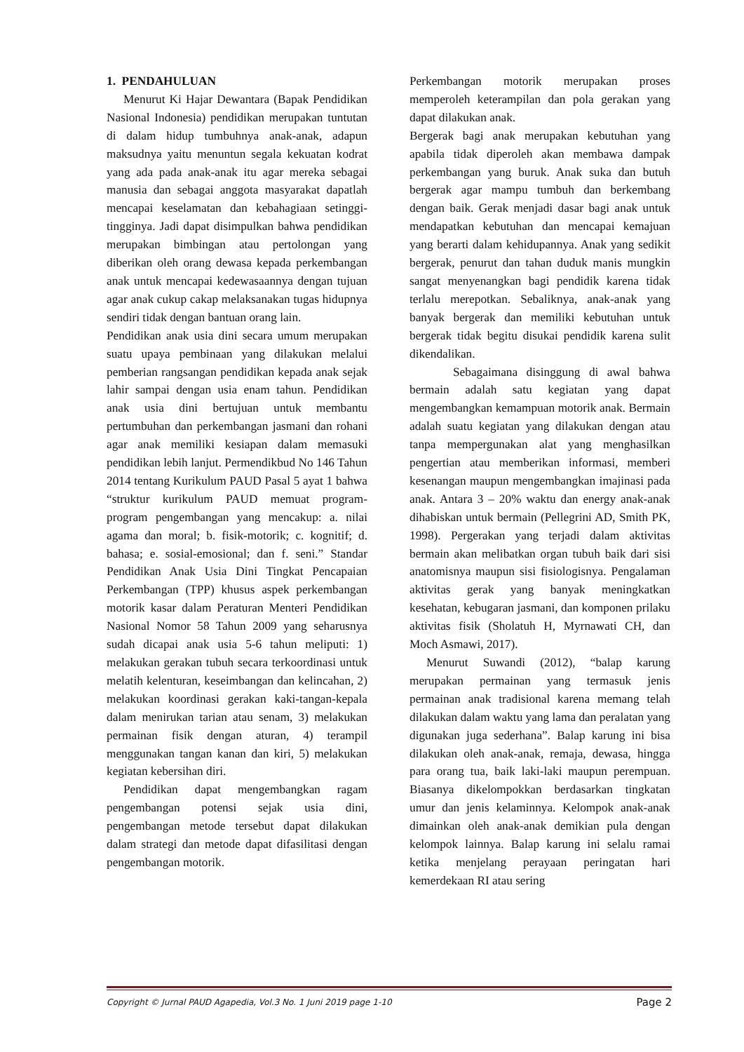1. PENDAHULUAN
Menurut Ki Hajar Dewantara (Bapak Pendidikan Nasional Indonesia) pendidikan merupakan tuntutan di dalam hidup tumbuhnya anak-anak, adapun maksudnya yaitu menuntun segala kekuatan kodrat yang ada pada anak-anak itu agar mereka sebagai manusia dan sebagai anggota masyarakat dapatlah mencapai keselamatan dan kebahagiaan setinggi-tingginya. Jadi dapat disimpulkan bahwa pendidikan merupakan bimbingan atau pertolongan yang diberikan oleh orang dewasa kepada perkembangan anak untuk mencapai kedewasaannya dengan tujuan agar anak cukup cakap melaksanakan tugas hidupnya sendiri tidak dengan bantuan orang lain.
Pendidikan anak usia dini secara umum merupakan suatu upaya pembinaan yang dilakukan melalui pemberian rangsangan pendidikan kepada anak sejak lahir sampai dengan usia enam tahun. Pendidikan anak usia dini bertujuan untuk membantu pertumbuhan dan perkembangan jasmani dan rohani agar anak memiliki kesiapan dalam memasuki pendidikan lebih lanjut. Permendikbud No 146 Tahun 2014 tentang Kurikulum PAUD Pasal 5 ayat 1 bahwa “struktur kurikulum PAUD memuat program-program pengembangan yang mencakup: a. nilai agama dan moral; b. fisik-motorik; c. kognitif; d. bahasa; e. sosial-emosional; dan f. seni.” Standar Pendidikan Anak Usia Dini Tingkat Pencapaian Perkembangan (TPP) khusus aspek perkembangan motorik kasar dalam Peraturan Menteri Pendidikan Nasional Nomor 58 Tahun 2009 yang seharusnya sudah dicapai anak usia 5-6 tahun meliputi: 1) melakukan gerakan tubuh secara terkoordinasi untuk melatih kelenturan, keseimbangan dan kelincahan, 2) melakukan koordinasi gerakan kaki-tangan-kepala dalam menirukan tarian atau senam, 3) melakukan permainan fisik dengan aturan, 4) terampil menggunakan tangan kanan dan kiri, 5) melakukan kegiatan kebersihan diri.
Pendidikan dapat mengembangkan ragam pengembangan potensi sejak usia dini, pengembangan metode tersebut dapat dilakukan dalam strategi dan metode dapat difasilitasi dengan pengembangan motorik.
Perkembangan motorik merupakan proses memperoleh keterampilan dan pola gerakan yang dapat dilakukan anak.
Bergerak bagi anak merupakan kebutuhan yang apabila tidak diperoleh akan membawa dampak perkembangan yang buruk. Anak suka dan butuh bergerak agar mampu tumbuh dan berkembang dengan baik. Gerak menjadi dasar bagi anak untuk mendapatkan kebutuhan dan mencapai kemajuan yang berarti dalam kehidupannya. Anak yang sedikit bergerak, penurut dan tahan duduk manis mungkin sangat menyenangkan bagi pendidik karena tidak terlalu merepotkan. Sebaliknya, anak-anak yang banyak bergerak dan memiliki kebutuhan untuk bergerak tidak begitu disukai pendidik karena sulit dikendalikan.
Sebagaimana disinggung di awal bahwa bermain adalah satu kegiatan yang dapat mengembangkan kemampuan motorik anak. Bermain adalah suatu kegiatan yang dilakukan dengan atau tanpa mempergunakan alat yang menghasilkan pengertian atau memberikan informasi, memberi kesenangan maupun mengembangkan imajinasi pada anak. Antara 3 – 20% waktu dan energy anak-anak dihabiskan untuk bermain (Pellegrini AD, Smith PK, 1998). Pergerakan yang terjadi dalam aktivitas bermain akan melibatkan organ tubuh baik dari sisi anatomisnya maupun sisi fisiologisnya. Pengalaman aktivitas gerak yang banyak meningkatkan kesehatan, kebugaran jasmani, dan komponen prilaku aktivitas fisik (Sholatuh H, Myrnawati CH, dan Moch Asmawi, 2017).
Menurut Suwandi (2012), “balap karung merupakan permainan yang termasuk jenis permainan anak tradisional karena memang telah dilakukan dalam waktu yang lama dan peralatan yang digunakan juga sederhana”. Balap karung ini bisa dilakukan oleh anak-anak, remaja, dewasa, hingga para orang tua, baik laki-laki maupun perempuan. Biasanya dikelompokkan berdasarkan tingkatan umur dan jenis kelaminnya. Kelompok anak-anak dimainkan oleh anak-anak demikian pula dengan kelompok lainnya. Balap karung ini selalu ramai ketika menjelang perayaan peringatan hari kemerdekaan RI atau sering
Copyright © Jurnal PAUD Agapedia, Vol.3 No. 1 Juni 2019 page 1-10 Page 2